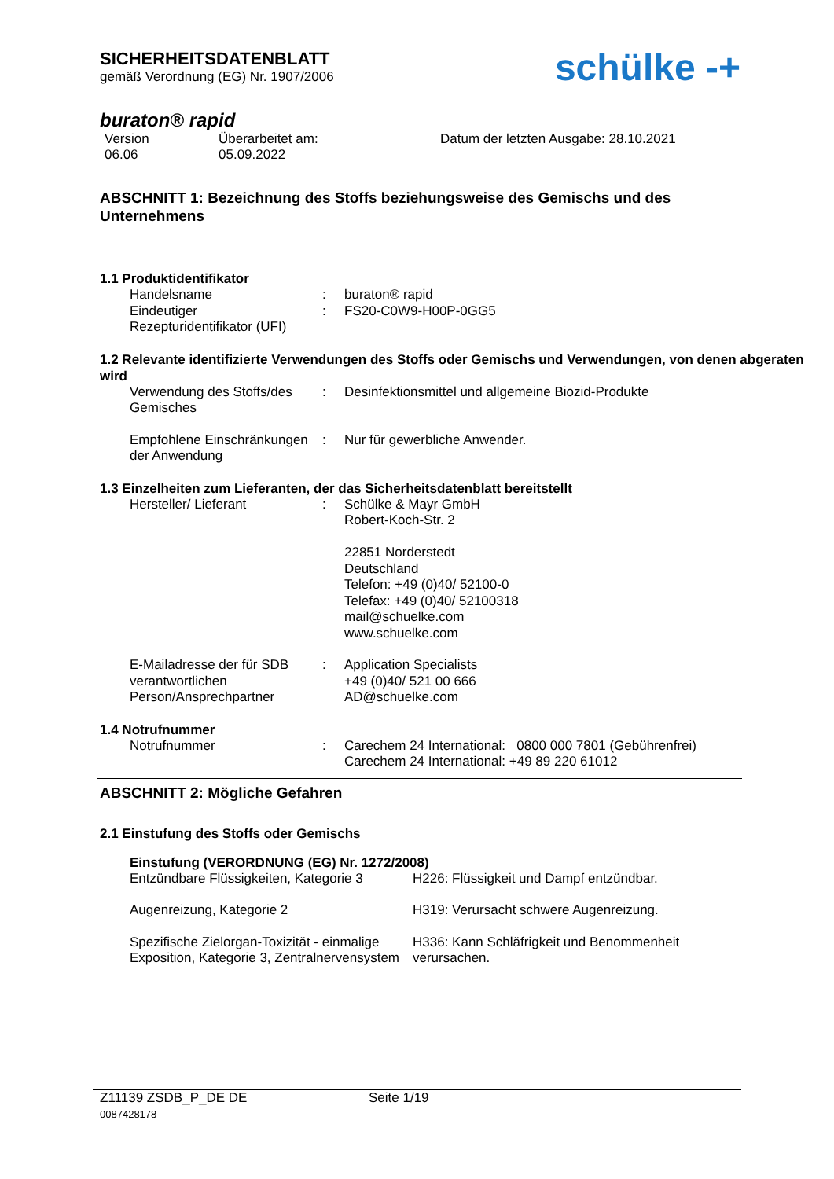SICHERHEITSDATENBLATT
gemäß Verordnung (EG) Nr. 1907/2006
schülke -+
buraton® rapid
Version
06.06
Überarbeitet am:
05.09.2022
Datum der letzten Ausgabe: 28.10.2021
ABSCHNITT 1: Bezeichnung des Stoffs beziehungsweise des Gemischs und des Unternehmens
1.1 Produktidentifikator
Handelsname : buraton® rapid
Eindeutiger Rezepturidentifikator (UFI)
: FS20-C0W9-H00P-0GG5
1.2 Relevante identifizierte Verwendungen des Stoffs oder Gemischs und Verwendungen, von denen abgeraten wird
Verwendung des Stoffs/des Gemisches
: Desinfektionsmittel und allgemeine Biozid-Produkte
Empfohlene Einschränkungen der Anwendung
: Nur für gewerbliche Anwender.
1.3 Einzelheiten zum Lieferanten, der das Sicherheitsdatenblatt bereitstellt
Hersteller/ Lieferant : Schülke & Mayr GmbH
Robert-Koch-Str. 2
22851 Norderstedt
Deutschland
Telefon: +49 (0)40/ 52100-0
Telefax: +49 (0)40/ 52100318
mail@schuelke.com
www.schuelke.com
E-Mailadresse der für SDB verantwortlichen Person/Ansprechpartner
: Application Specialists
+49 (0)40/ 521 00 666
AD@schuelke.com
1.4 Notrufnummer
Notrufnummer : Carechem 24 International: 0800 000 7801 (Gebührenfrei)
Carechem 24 International: +49 89 220 61012
ABSCHNITT 2: Mögliche Gefahren
2.1 Einstufung des Stoffs oder Gemischs
Einstufung (VERORDNUNG (EG) Nr. 1272/2008)
Entzündbare Flüssigkeiten, Kategorie 3
H226: Flüssigkeit und Dampf entzündbar.
Augenreizung, Kategorie 2 H319: Verursacht schwere Augenreizung.
Spezifische Zielorgan-Toxizität - einmalige Exposition, Kategorie 3, Zentralnervensystem
H336: Kann Schläfrigkeit und Benommenheit verursachen.
Z11139 ZSDB_P_DE DE
0087428178
Seite 1/19